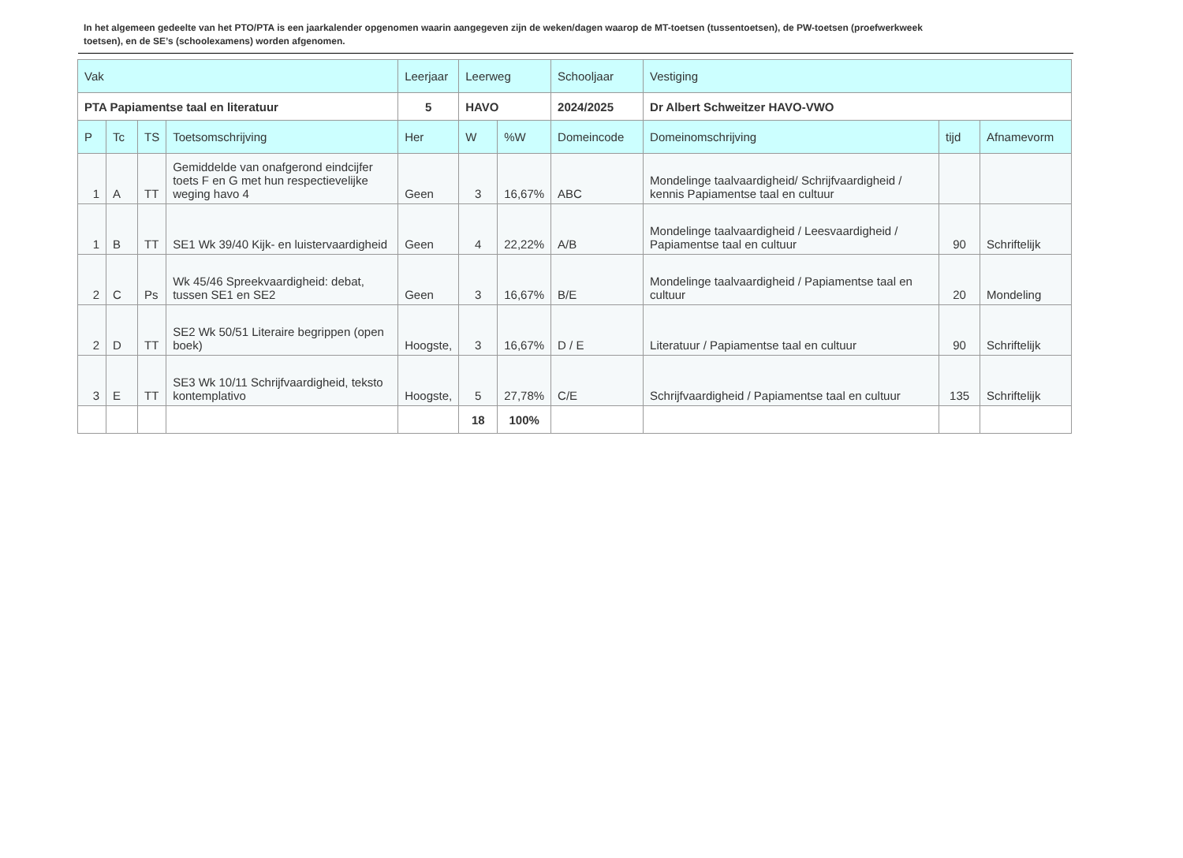In het algemeen gedeelte van het PTO/PTA is een jaarkalender opgenomen waarin aangegeven zijn de weken/dagen waarop de MT-toetsen (tussentoetsen), de PW-toetsen (proefwerkweek toetsen), en de SE’s (schoolexamens) worden afgenomen.
| Vak | | | | Leerjaar | Leerweg | | Schooljaar | Vestiging | | |
| --- | --- | --- | --- | --- | --- | --- | --- | --- | --- | --- |
| PTA Papiamentse taal en literatuur | | | | 5 | HAVO | | 2024/2025 | Dr Albert Schweitzer HAVO-VWO | | |
| P | Tc | TS | Toetsomschrijving | Her | W | %W | Domeincode | Domeinomschrijving | tijd | Afnamevorm |
| 1 | A | TT | Gemiddelde van onafgerond eindcijfer toets F en G met hun respectievelijke weging havo 4 | Geen | 3 | 16,67% | ABC | Mondelinge taalvaardigheid/ Schrijfvaardigheid / kennis Papiamentse taal en cultuur | | |
| 1 | B | TT | SE1 Wk 39/40 Kijk- en luistervaardigheid | Geen | 4 | 22,22% | A/B | Mondelinge taalvaardigheid / Leesvaardigheid / Papiamentse taal en cultuur | 90 | Schriftelijk |
| 2 | C | Ps | Wk 45/46 Spreekvaardigheid: debat, tussen SE1 en SE2 | Geen | 3 | 16,67% | B/E | Mondelinge taalvaardigheid / Papiamentse taal en cultuur | 20 | Mondeling |
| 2 | D | TT | SE2 Wk 50/51 Literaire begrippen (open boek) | Hoogste, | 3 | 16,67% | D / E | Literatuur / Papiamentse taal en cultuur | 90 | Schriftelijk |
| 3 | E | TT | SE3 Wk 10/11 Schrijfvaardigheid, teksto kontemplativo | Hoogste, | 5 | 27,78% | C/E | Schrijfvaardigheid / Papiamentse taal en cultuur | 135 | Schriftelijk |
| | | | | | 18 | 100% | | | | |